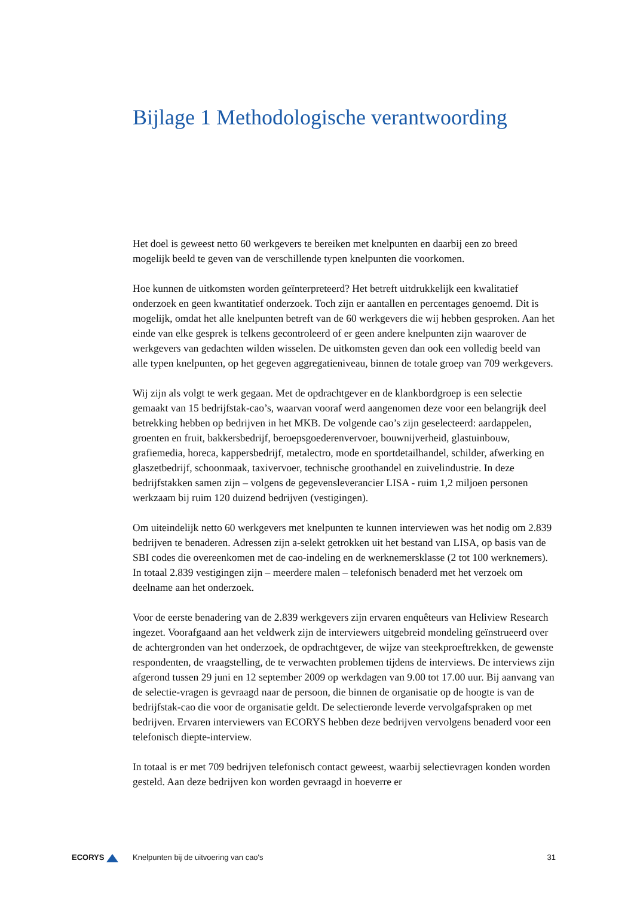Bijlage 1 Methodologische verantwoording
Het doel is geweest netto 60 werkgevers te bereiken met knelpunten en daarbij een zo breed mogelijk beeld te geven van de verschillende typen knelpunten die voorkomen.
Hoe kunnen de uitkomsten worden geïnterpreteerd? Het betreft uitdrukkelijk een kwalitatief onderzoek en geen kwantitatief onderzoek. Toch zijn er aantallen en percentages genoemd. Dit is mogelijk, omdat het alle knelpunten betreft van de 60 werkgevers die wij hebben gesproken. Aan het einde van elke gesprek is telkens gecontroleerd of er geen andere knelpunten zijn waarover de werkgevers van gedachten wilden wisselen. De uitkomsten geven dan ook een volledig beeld van alle typen knelpunten, op het gegeven aggregatieniveau, binnen de totale groep van 709 werkgevers.
Wij zijn als volgt te werk gegaan. Met de opdrachtgever en de klankbordgroep is een selectie gemaakt van 15 bedrijfstak-cao’s, waarvan vooraf werd aangenomen deze voor een belangrijk deel betrekking hebben op bedrijven in het MKB. De volgende cao’s zijn geselecteerd: aardappelen, groenten en fruit, bakkersbedrijf, beroepsgoederenvervoer, bouwnijverheid, glastuinbouw, grafiemedia, horeca, kappersbedrijf, metalectro, mode en sportdetailhandel, schilder, afwerking en glaszetbedrijf, schoonmaak, taxivervoer, technische groothandel en zuivelindustrie. In deze bedrijfstakken samen zijn – volgens de gegevensleverancier LISA - ruim 1,2 miljoen personen werkzaam bij ruim 120 duizend bedrijven (vestigingen).
Om uiteindelijk netto 60 werkgevers met knelpunten te kunnen interviewen was het nodig om 2.839 bedrijven te benaderen. Adressen zijn a-selekt getrokken uit het bestand van LISA, op basis van de SBI codes die overeenkomen met de cao-indeling en de werknemersklasse (2 tot 100 werknemers). In totaal 2.839 vestigingen zijn – meerdere malen – telefonisch benaderd met het verzoek om deelname aan het onderzoek.
Voor de eerste benadering van de 2.839 werkgevers zijn ervaren enquêteurs van Heliview Research ingezet. Voorafgaand aan het veldwerk zijn de interviewers uitgebreid mondeling geïnstrueerd over de achtergronden van het onderzoek, de opdrachtgever, de wijze van steekproeftrekken, de gewenste respondenten, de vraagstelling, de te verwachten problemen tijdens de interviews. De interviews zijn afgerond tussen 29 juni en 12 september 2009 op werkdagen van 9.00 tot 17.00 uur. Bij aanvang van de selectie-vragen is gevraagd naar de persoon, die binnen de organisatie op de hoogte is van de bedrijfstak-cao die voor de organisatie geldt. De selectieronde leverde vervolgafspraken op met bedrijven. Ervaren interviewers van ECORYS hebben deze bedrijven vervolgens benaderd voor een telefonisch diepte-interview.
In totaal is er met 709 bedrijven telefonisch contact geweest, waarbij selectievragen konden worden gesteld. Aan deze bedrijven kon worden gevraagd in hoeverre er
ECORYS
Knelpunten bij de uitvoering van cao's
31